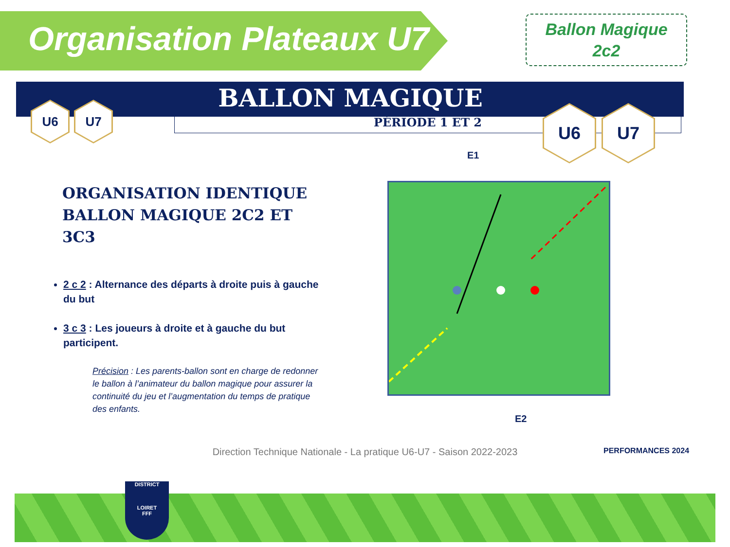Organisation Plateaux U7
Ballon Magique
2c2
BALLON MAGIQUE
PÉRIODE 1 ET 2
U6 U7 U6 U7
ORGANISATION IDENTIQUE
BALLON MAGIQUE 2C2 ET 3C3
2 c 2 : Alternance des départs à droite puis à gauche du but
3 c 3 : Les joueurs à droite et à gauche du but participent.
Précision : Les parents-ballon sont en charge de redonner le ballon à l’animateur du ballon magique pour assurer la continuité du jeu et l’augmentation du temps de pratique des enfants.
E1
E2
Direction Technique Nationale - La pratique U6-U7 - Saison 2022-2023 PERFORMANCES 2024
DISTRICT
LOIRET
FFF